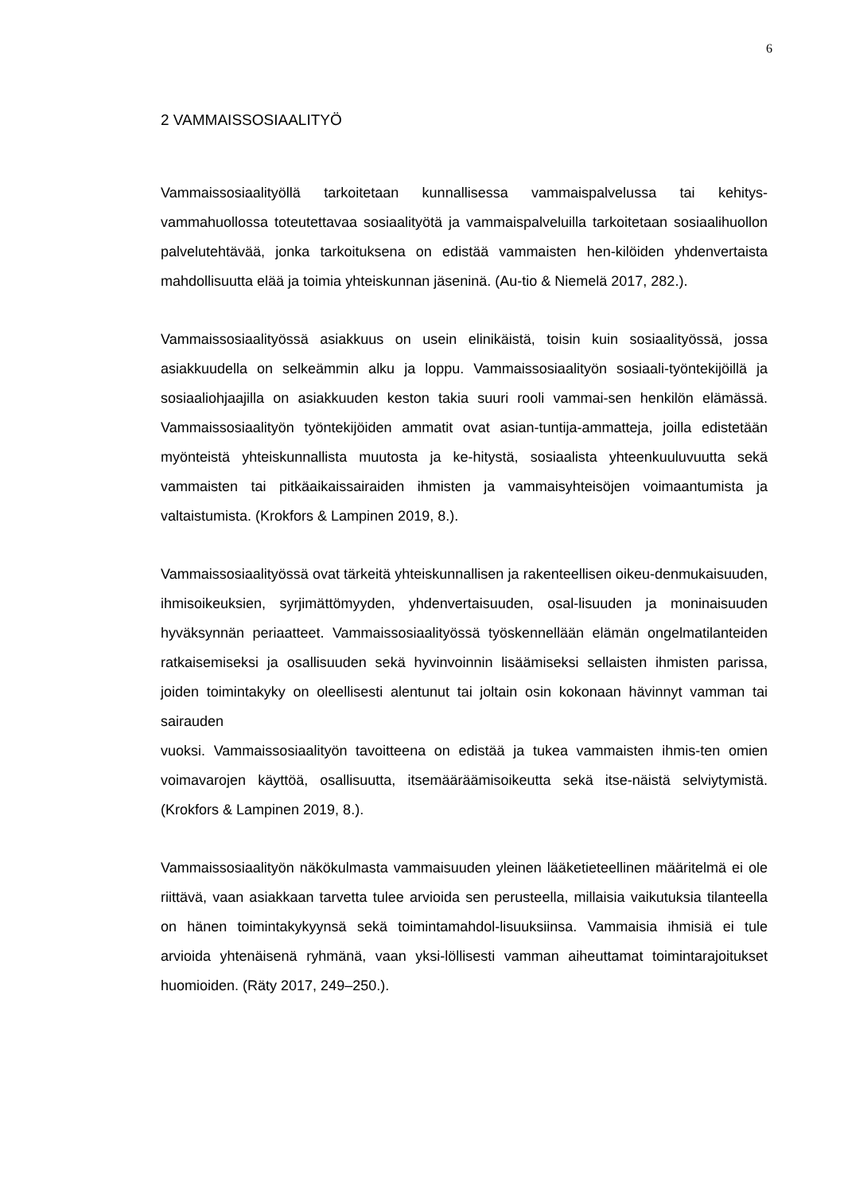6
2 VAMMAISSOSIAALITYÖ
Vammaissosiaalityöllä tarkoitetaan kunnallisessa vammaispalvelussa tai kehitys-vammahuollossa toteutettavaa sosiaalityötä ja vammaispalveluilla tarkoitetaan sosiaalihuollon palvelutehtävää, jonka tarkoituksena on edistää vammaisten hen-kilöiden yhdenvertaista mahdollisuutta elää ja toimia yhteiskunnan jäseninä. (Au-tio & Niemelä 2017, 282.).
Vammaissosiaalityössä asiakkuus on usein elinikäistä, toisin kuin sosiaalityössä, jossa asiakkuudella on selkeämmin alku ja loppu. Vammaissosiaalityön sosiaali-työntekijöillä ja sosiaaliohjaajilla on asiakkuuden keston takia suuri rooli vammai-sen henkilön elämässä. Vammaissosiaalityön työntekijöiden ammatit ovat asian-tuntija-ammatteja, joilla edistetään myönteistä yhteiskunnallista muutosta ja ke-hitystä, sosiaalista yhteenkuuluvuutta sekä vammaisten tai pitkäaikaissairaiden ihmisten ja vammaisyhteisöjen voimaantumista ja valtaistumista. (Krokfors & Lampinen 2019, 8.).
Vammaissosiaalityössä ovat tärkeitä yhteiskunnallisen ja rakenteellisen oikeu-denmukaisuuden, ihmisoikeuksien, syrjimättömyyden, yhdenvertaisuuden, osal-lisuuden ja moninaisuuden hyväksynnän periaatteet. Vammaissosiaalityössä työskennellään elämän ongelmatilanteiden ratkaisemiseksi ja osallisuuden sekä hyvinvoinnin lisäämiseksi sellaisten ihmisten parissa, joiden toimintakyky on oleellisesti alentunut tai joltain osin kokonaan hävinnyt vamman tai sairauden
vuoksi. Vammaissosiaalityön tavoitteena on edistää ja tukea vammaisten ihmis-ten omien voimavarojen käyttöä, osallisuutta, itsemääräämisoikeutta sekä itse-näistä selviytymistä. (Krokfors & Lampinen 2019, 8.).
Vammaissosiaalityön näkökulmasta vammaisuuden yleinen lääketieteellinen määritelmä ei ole riittävä, vaan asiakkaan tarvetta tulee arvioida sen perusteella, millaisia vaikutuksia tilanteella on hänen toimintakykyynsä sekä toimintamahdol-lisuuksiinsa. Vammaisia ihmisiä ei tule arvioida yhtenäisenä ryhmänä, vaan yksi-löllisesti vamman aiheuttamat toimintarajoitukset huomioiden. (Räty 2017, 249–250.).